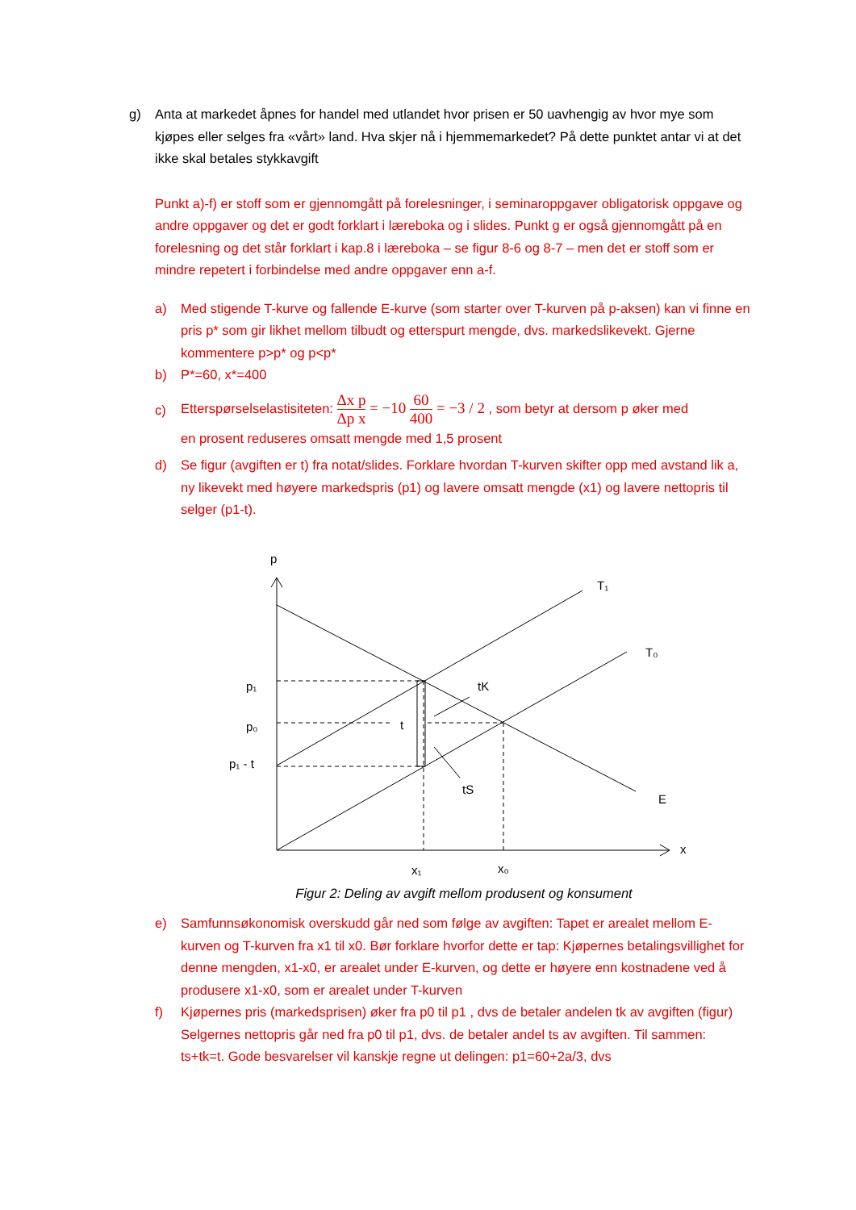g) Anta at markedet åpnes for handel med utlandet hvor prisen er 50 uavhengig av hvor mye som kjøpes eller selges fra «vårt» land. Hva skjer nå i hjemmemarkedet? På dette punktet antar vi at det ikke skal betales stykkavgift
Punkt a)-f) er stoff som er gjennomgått på forelesninger, i seminaroppgaver obligatorisk oppgave og andre oppgaver og det er godt forklart i læreboka og i slides. Punkt g er også gjennomgått på en forelesning og det står forklart i kap.8 i læreboka – se figur 8-6 og 8-7 – men det er stoff som er mindre repetert i forbindelse med andre oppgaver enn a-f.
a) Med stigende T-kurve og fallende E-kurve (som starter over T-kurven på p-aksen) kan vi finne en pris p* som gir likhet mellom tilbudt og etterspurt mengde, dvs. markedslikevekt. Gjerne kommentere p>p* og p<p*
b) P*=60, x*=400
c)
Etterspørselselastisiteten: Δx p Δp x = −10 60 400 = −3 / 2 , som betyr at dersom p øker med
en prosent reduseres omsatt mengde med 1,5 prosent
d) Se figur (avgiften er t) fra notat/slides. Forklare hvordan T-kurven skifter opp med avstand lik a, ny likevekt med høyere markedspris (p1) og lavere omsatt mengde (x1) og lavere nettopris til selger (p1-t).
p
T₁
T₀
p₁
p₀
p₁ - t
t
tK
tS
E
x
x₁
x₀
Figur 2: Deling av avgift mellom produsent og konsument
e) Samfunnsøkonomisk overskudd går ned som følge av avgiften: Tapet er arealet mellom E-kurven og T-kurven fra x1 til x0. Bør forklare hvorfor dette er tap: Kjøpernes betalingsvillighet for denne mengden, x1-x0, er arealet under E-kurven, og dette er høyere enn kostnadene ved å produsere x1-x0, som er arealet under T-kurven
f) Kjøpernes pris (markedsprisen) øker fra p0 til p1 , dvs de betaler andelen tk av avgiften (figur) Selgernes nettopris går ned fra p0 til p1, dvs. de betaler andel ts av avgiften. Til sammen: ts+tk=t. Gode besvarelser vil kanskje regne ut delingen: p1=60+2a/3, dvs